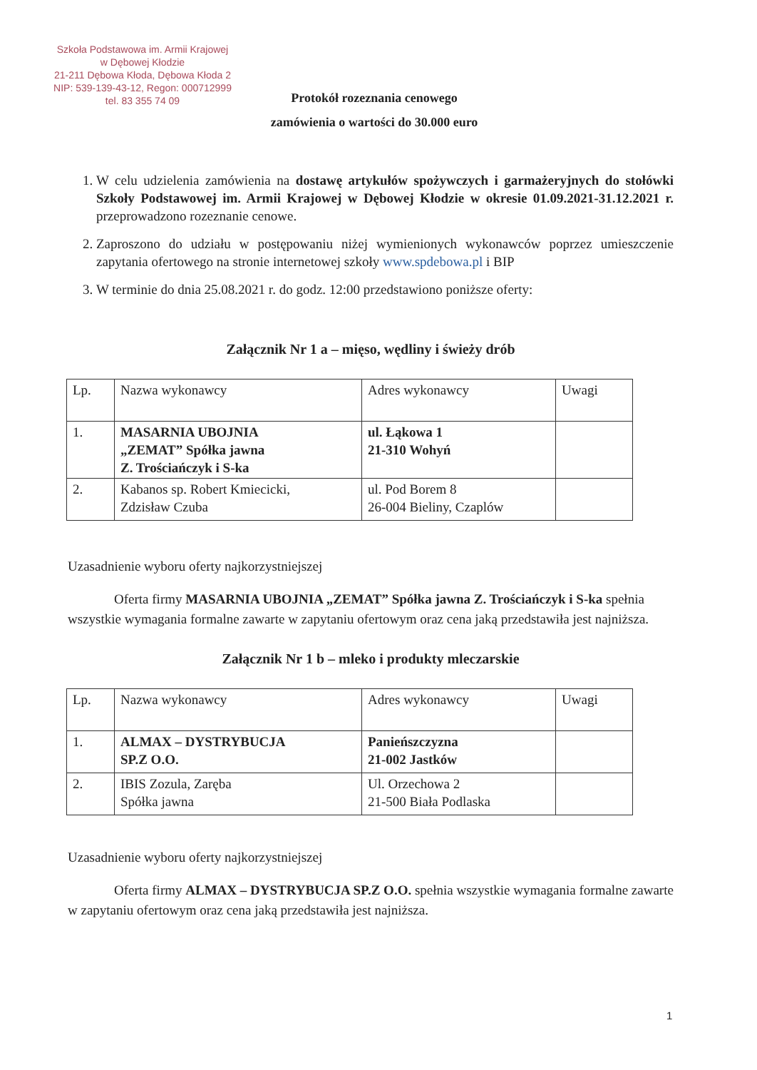Szkoła Podstawowa im. Armii Krajowej
w Dębowej Kłodzie
21-211 Dębowa Kłoda, Dębowa Kłoda 2
NIP: 539-139-43-12, Regon: 000712999
tel. 83 355 74 09
Protokół rozeznania cenowego
zamówienia o wartości do 30.000 euro
1. W celu udzielenia zamówienia na dostawę artykułów spożywczych i garmażeryjnych do stołówki Szkoły Podstawowej im. Armii Krajowej w Dębowej Kłodzie w okresie 01.09.2021-31.12.2021 r. przeprowadzono rozeznanie cenowe.
2. Zaproszono do udziału w postępowaniu niżej wymienionych wykonawców poprzez umieszczenie zapytania ofertowego na stronie internetowej szkoły www.spdebowa.pl i BIP
3. W terminie do dnia 25.08.2021 r. do godz. 12:00 przedstawiono poniższe oferty:
Załącznik Nr 1 a – mięso, wędliny i świeży drób
| Lp. | Nazwa wykonawcy | Adres wykonawcy | Uwagi |
| 1. | MASARNIA UBOJNIA „ZEMAT” Spółka jawna Z. Trościańczyk i S-ka | ul. Łąkowa 1 21-310 Wohyń | |
| 2. | Kabanos sp. Robert Kmiecicki, Zdzisław Czuba | ul. Pod Borem 8 26-004 Bieliny, Czaplów | |
Uzasadnienie wyboru oferty najkorzystniejszej
Oferta firmy MASARNIA UBOJNIA „ZEMAT” Spółka jawna Z. Trościańczyk i S-ka spełnia wszystkie wymagania formalne zawarte w zapytaniu ofertowym oraz cena jaką przedstawiła jest najniższa.
Załącznik Nr 1 b – mleko i produkty mleczarskie
| Lp. | Nazwa wykonawcy | Adres wykonawcy | Uwagi |
| 1. | ALMAX – DYSTRYBUCJA SP.Z O.O. | Panieńszczyzna 21-002 Jastków | |
| 2. | IBIS Zozula, Zaręba Spółka jawna | Ul. Orzechowa 2 21-500 Biała Podlaska | |
Uzasadnienie wyboru oferty najkorzystniejszej
Oferta firmy ALMAX – DYSTRYBUCJA SP.Z O.O. spełnia wszystkie wymagania formalne zawarte w zapytaniu ofertowym oraz cena jaką przedstawiła jest najniższa.
1